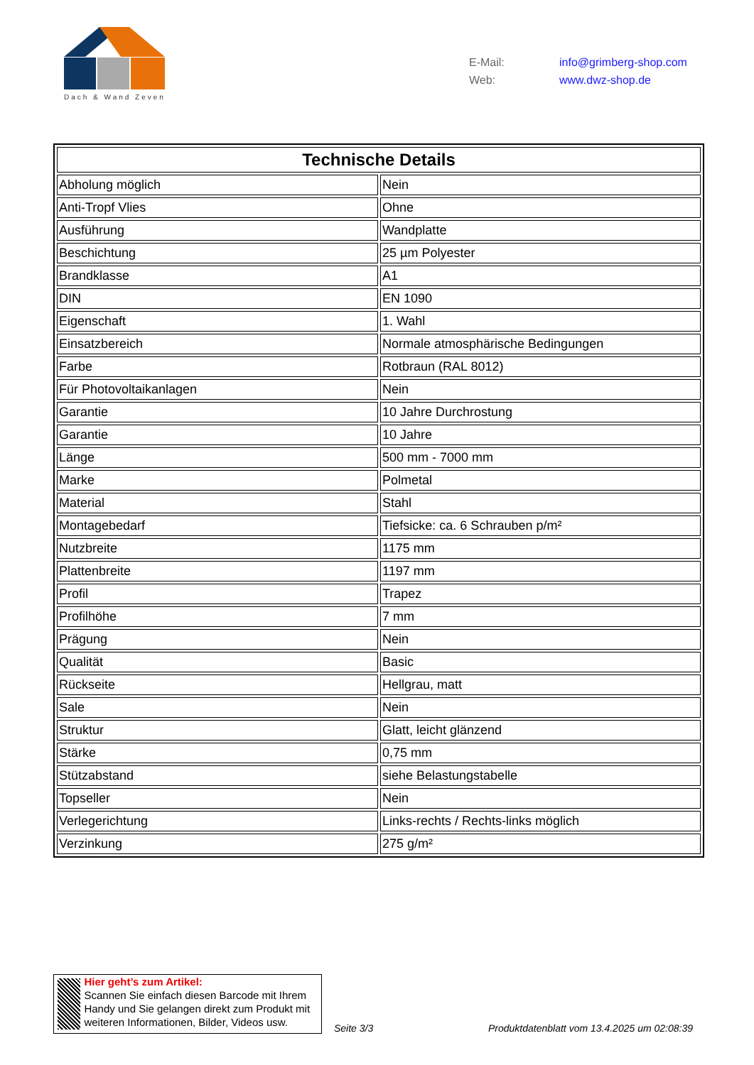Dach & Wand Zeven
E-Mail: info@grimberg-shop.com
Web: www.dwz-shop.de
| Technische Details | |
| --- | --- |
| Abholung möglich | Nein |
| Anti-Tropf Vlies | Ohne |
| Ausführung | Wandplatte |
| Beschichtung | 25 µm Polyester |
| Brandklasse | A1 |
| DIN | EN 1090 |
| Eigenschaft | 1. Wahl |
| Einsatzbereich | Normale atmosphärische Bedingungen |
| Farbe | Rotbraun (RAL 8012) |
| Für Photovoltaikanlagen | Nein |
| Garantie | 10 Jahre Durchrostung |
| Garantie | 10 Jahre |
| Länge | 500 mm - 7000 mm |
| Marke | Polmetal |
| Material | Stahl |
| Montagebedarf | Tiefsicke: ca. 6 Schrauben p/m² |
| Nutzbreite | 1175 mm |
| Plattenbreite | 1197 mm |
| Profil | Trapez |
| Profilhöhe | 7 mm |
| Prägung | Nein |
| Qualität | Basic |
| Rückseite | Hellgrau, matt |
| Sale | Nein |
| Struktur | Glatt, leicht glänzend |
| Stärke | 0,75 mm |
| Stützabstand | siehe Belastungstabelle |
| Topseller | Nein |
| Verlegerichtung | Links-rechts / Rechts-links möglich |
| Verzinkung | 275 g/m² |
Hier geht’s zum Artikel:
Scannen Sie einfach diesen Barcode mit Ihrem Handy und Sie gelangen direkt zum Produkt mit weiteren Informationen, Bilder, Videos usw.
Seite 3/3
Produktdatenblatt vom 13.4.2025 um 02:08:39